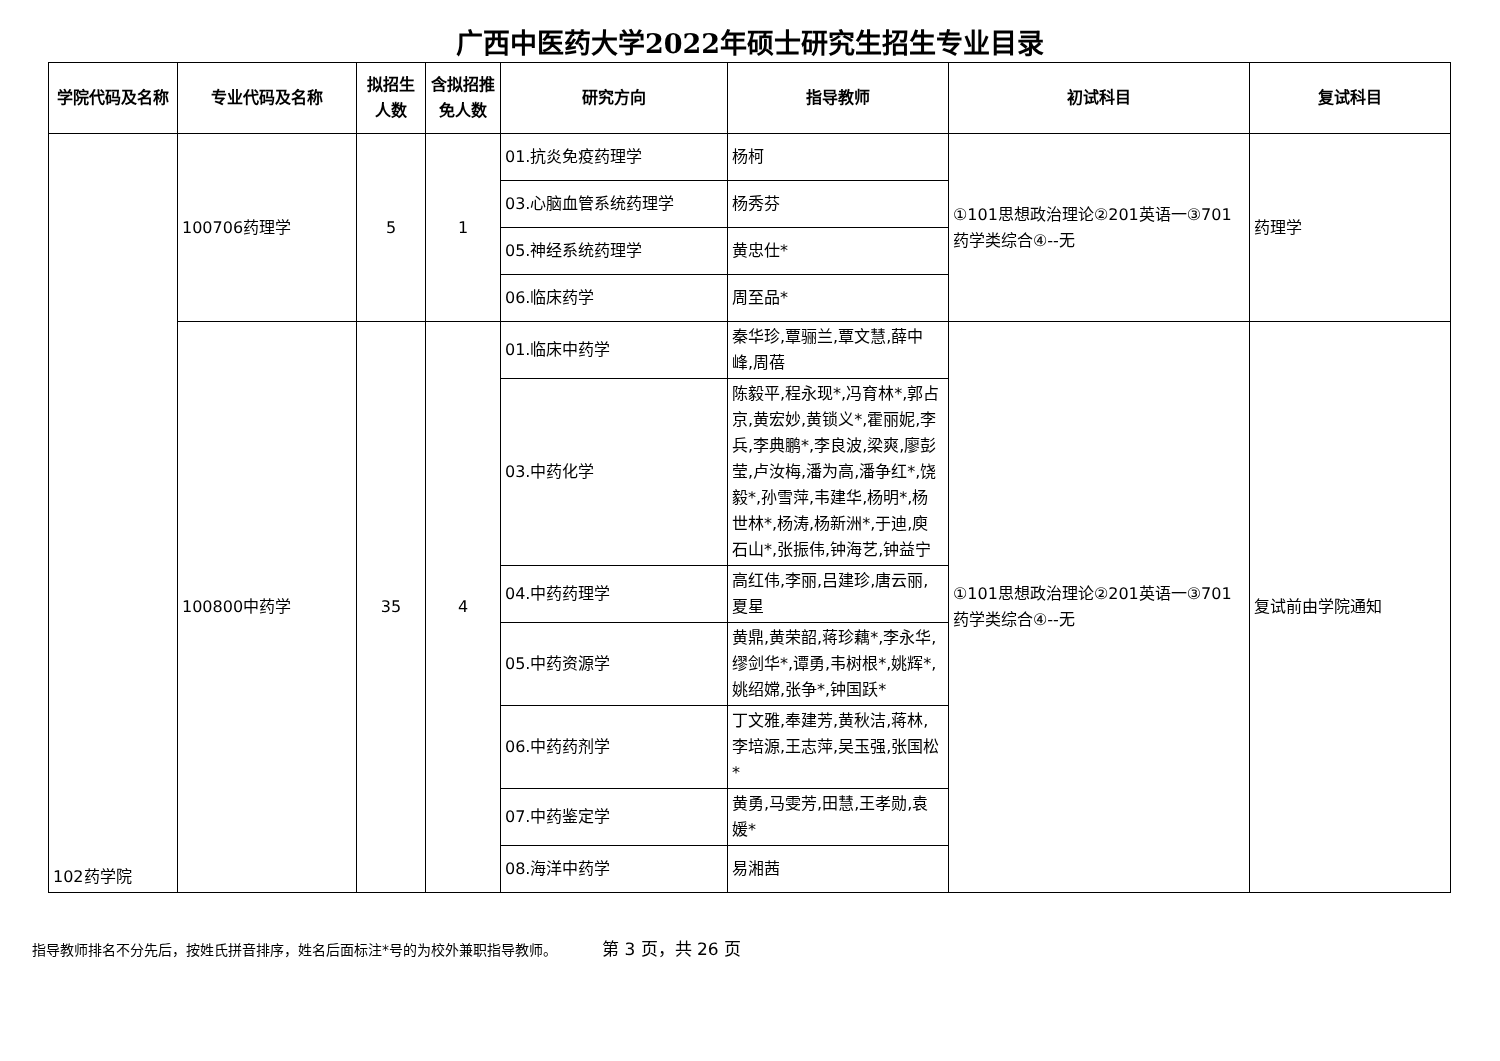广西中医药大学2022年硕士研究生招生专业目录
| 学院代码及名称 | 专业代码及名称 | 拟招生人数 | 含拟招推免人数 | 研究方向 | 指导教师 | 初试科目 | 复试科目 |
| --- | --- | --- | --- | --- | --- | --- | --- |
| 102药学院 | 100706药理学 | 5 | 1 | 01.抗炎免疫药理学 | 杨柯 | ①101思想政治理论②201英语一③701药学类综合④--无 | 药理学 |
| | | | | 03.心脑血管系统药理学 | 杨秀芬 | | |
| | | | | 05.神经系统药理学 | 黄忠仕* | | |
| | | | | 06.临床药学 | 周至品* | | |
| | 100800中药学 | 35 | 4 | 01.临床中药学 | 秦华珍,覃骊兰,覃文慧,薛中峰,周蓓 | ①101思想政治理论②201英语一③701药学类综合④--无 | 复试前由学院通知 |
| | | | | 03.中药化学 | 陈毅平,程永现*,冯育林*,郭占京,黄宏妙,黄锁义*,霍丽妮,李兵,李典鹏*,李良波,梁爽,廖彭莹,卢汝梅,潘为高,潘争红*,饶毅*,孙雪萍,韦建华,杨明*,杨世林*,杨涛,杨新洲*,于迪,庾石山*,张振伟,钟海艺,钟益宁 | | |
| | | | | 04.中药药理学 | 高红伟,李丽,吕建珍,唐云丽,夏星 | | |
| | | | | 05.中药资源学 | 黄鼎,黄荣韶,蒋珍藕*,李永华,缪剑华*,谭勇,韦树根*,姚辉*,姚绍嫦,张争*,钟国跃* | | |
| | | | | 06.中药药剂学 | 丁文雅,奉建芳,黄秋洁,蒋林,李培源,王志萍,吴玉强,张国松* | | |
| | | | | 07.中药鉴定学 | 黄勇,马雯芳,田慧,王孝勋,袁媛* | | |
| | | | | 08.海洋中药学 | 易湘茜 | | |
指导教师排名不分先后，按姓氏拼音排序，姓名后面标注*号的为校外兼职指导教师。 第 3 页，共 26 页